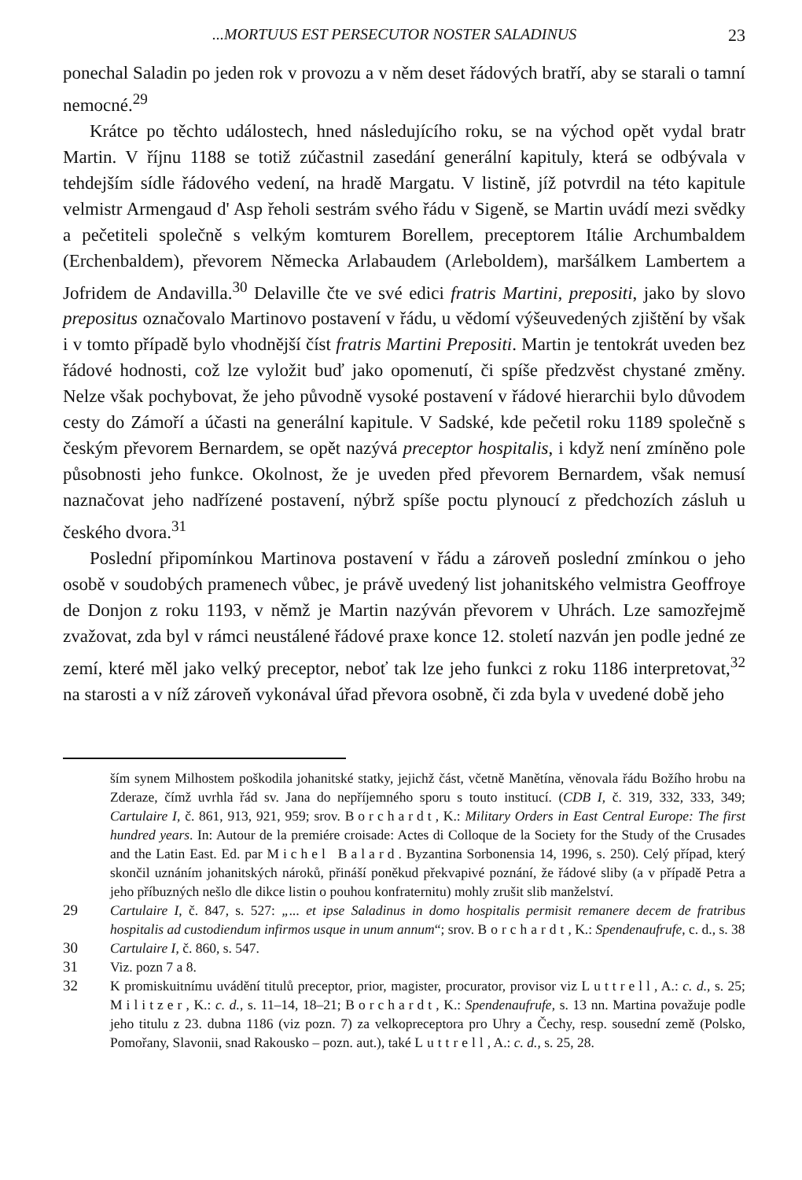...MORTUUS EST PERSECUTOR NOSTER SALADINUS 23
ponechal Saladin po jeden rok v provozu a v něm deset řádových bratří, aby se starali o tamní nemocné.<sup>29</sup>
Krátce po těchto událostech, hned následujícího roku, se na východ opět vydal bratr Martin. V říjnu 1188 se totiž zúčastnil zasedání generální kapituly, která se odbývala v tehdejším sídle řádového vedení, na hradě Margatu. V listině, jíž potvrdil na této kapitule velmistr Armengaud d' Asp řeholi sestrám svého řádu v Sigeně, se Martin uvádí mezi svědky a pečetiteli společně s velkým komturem Borellem, preceptorem Itálie Archumbaldem (Erchenbaldem), převorem Německa Arlabaudem (Arleboldem), maršálkem Lambertem a Jofridem de Andavilla.<sup>30</sup> Delaville čte ve své edici fratris Martini, prepositi, jako by slovo prepositus označovalo Martinovo postavení v řádu, u vědomí výšeuvedených zjištění by však i v tomto případě bylo vhodnější číst fratris Martini Prepositi. Martin je tentokrát uveden bez řádové hodnosti, což lze vyložit buď jako opomenutí, či spíše předzvěst chystané změny. Nelze však pochybovat, že jeho původně vysoké postavení v řádové hierarchii bylo důvodem cesty do Zámoří a účasti na generální kapitule. V Sadské, kde pečetil roku 1189 společně s českým převorem Bernardem, se opět nazývá preceptor hospitalis, i když není zmíněno pole působnosti jeho funkce. Okolnost, že je uveden před převorem Bernardem, však nemusí naznačovat jeho nadřízené postavení, nýbrž spíše poctu plynoucí z předchozích zásluh u českého dvora.<sup>31</sup>
Poslední připomínkou Martinova postavení v řádu a zároveň poslední zmínkou o jeho osobě v soudobých pramenech vůbec, je právě uvedený list johanitského velmistra Geoffroye de Donjon z roku 1193, v němž je Martin nazýván převorem v Uhrách. Lze samozřejmě zvažovat, zda byl v rámci neustálené řádové praxe konce 12. století nazván jen podle jedné ze zemí, které měl jako velký preceptor, neboť tak lze jeho funkci z roku 1186 interpretovat,<sup>32</sup> na starosti a v níž zároveň vykonával úřad převora osobně, či zda byla v uvedené době jeho
ším synem Milhostem poškodila johanitské statky, jejichž část, včetně Manětína, věnovala řádu Božího hrobu na Zderaze, čímž uvrhla řád sv. Jana do nepříjemného sporu s touto institucí. (CDB I, č. 319, 332, 333, 349; Cartulaire I, č. 861, 913, 921, 959; srov. Borchardt, K.: Military Orders in East Central Europe: The first hundred years. In: Autour de la premiére croisade: Actes di Colloque de la Society for the Study of the Crusades and the Latin East. Ed. par Michel Balard. Byzantina Sorbonensia 14, 1996, s. 250). Celý případ, který skončil uznáním johanitských nároků, přináší poněkud překvapivé poznání, že řádové sliby (a v případě Petra a jeho příbuzných nešlo dle dikce listin o pouhou konfraternitu) mohly zrušit slib manželství.
29 Cartulaire I, č. 847, s. 527: „... et ipse Saladinus in domo hospitalis permisit remanere decem de fratribus hospitalis ad custodiendum infirmos usque in unum annum“; srov. Borchardt, K.: Spendenaufrufe, c. d., s. 38
30 Cartulaire I, č. 860, s. 547.
31 Viz. pozn 7 a 8.
32 K promiskuitnímu uvádění titulů preceptor, prior, magister, procurator, provisor viz Luttrell, A.: c. d., s. 25; Militzer, K.: c. d., s. 11–14, 18–21; Borchardt, K.: Spendenaufrufe, s. 13 nn. Martina považuje podle jeho titulu z 23. dubna 1186 (viz pozn. 7) za velkopreceptora pro Uhry a Čechy, resp. sousední země (Polsko, Pomořany, Slavonii, snad Rakousko – pozn. aut.), také Luttrell, A.: c. d., s. 25, 28.